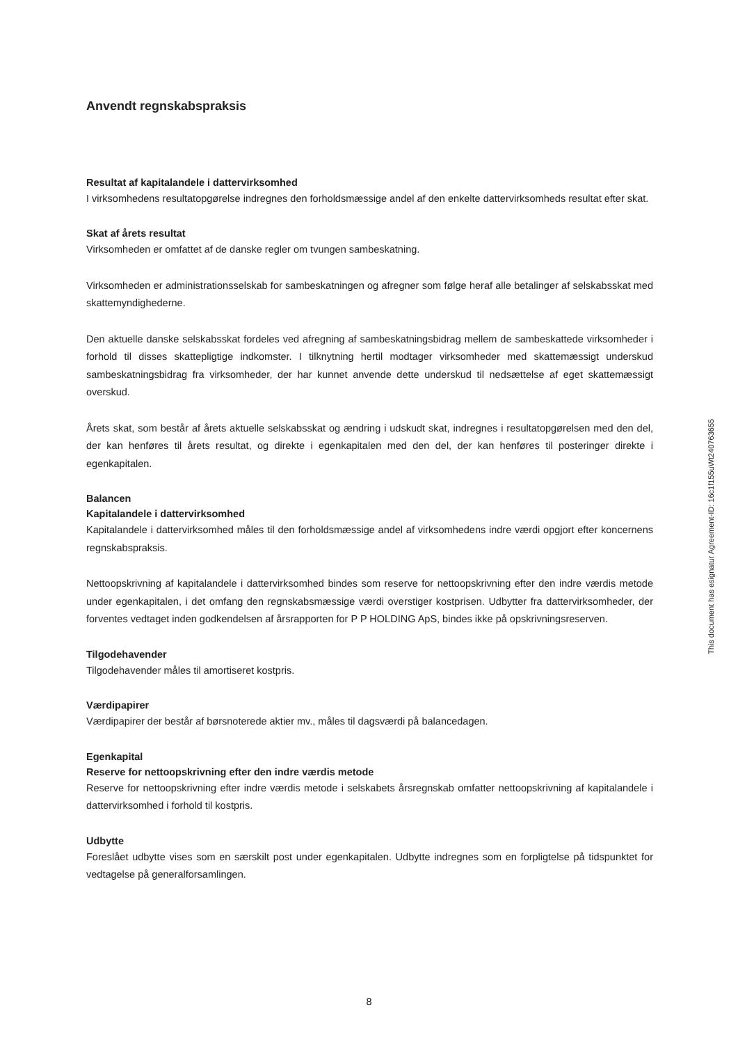Anvendt regnskabspraksis
Resultat af kapitalandele i dattervirksomhed
I virksomhedens resultatopgørelse indregnes den forholdsmæssige andel af den enkelte dattervirksomheds resultat efter skat.
Skat af årets resultat
Virksomheden er omfattet af de danske regler om tvungen sambeskatning.
Virksomheden er administrationsselskab for sambeskatningen og afregner som følge heraf alle betalinger af selskabsskat med skattemyndighederne.
Den aktuelle danske selskabsskat fordeles ved afregning af sambeskatningsbidrag mellem de sambeskattede virksomheder i forhold til disses skattepligtige indkomster. I tilknytning hertil modtager virksomheder med skattemæssigt underskud sambeskatningsbidrag fra virksomheder, der har kunnet anvende dette underskud til nedsættelse af eget skattemæssigt overskud.
Årets skat, som består af årets aktuelle selskabsskat og ændring i udskudt skat, indregnes i resultatopgørelsen med den del, der kan henføres til årets resultat, og direkte i egenkapitalen med den del, der kan henføres til posteringer direkte i egenkapitalen.
Balancen
Kapitalandele i dattervirksomhed
Kapitalandele i dattervirksomhed måles til den forholdsmæssige andel af virksomhedens indre værdi opgjort efter koncernens regnskabspraksis.
Nettoopskrivning af kapitalandele i dattervirksomhed bindes som reserve for nettoopskrivning efter den indre værdis metode under egenkapitalen, i det omfang den regnskabsmæssige værdi overstiger kostprisen. Udbytter fra dattervirksomheder, der forventes vedtaget inden godkendelsen af årsrapporten for P P HOLDING ApS, bindes ikke på opskrivningsreserven.
Tilgodehavender
Tilgodehavender måles til amortiseret kostpris.
Værdipapirer
Værdipapirer der består af børsnoterede aktier mv., måles til dagsværdi på balancedagen.
Egenkapital
Reserve for nettoopskrivning efter den indre værdis metode
Reserve for nettoopskrivning efter indre værdis metode i selskabets årsregnskab omfatter nettoopskrivning af kapitalandele i dattervirksomhed i forhold til kostpris.
Udbytte
Foreslået udbytte vises som en særskilt post under egenkapitalen. Udbytte indregnes som en forpligtelse på tidspunktet for vedtagelse på generalforsamlingen.
This document has esignatur Agreement-ID: 16c1f155uWt240763655
8